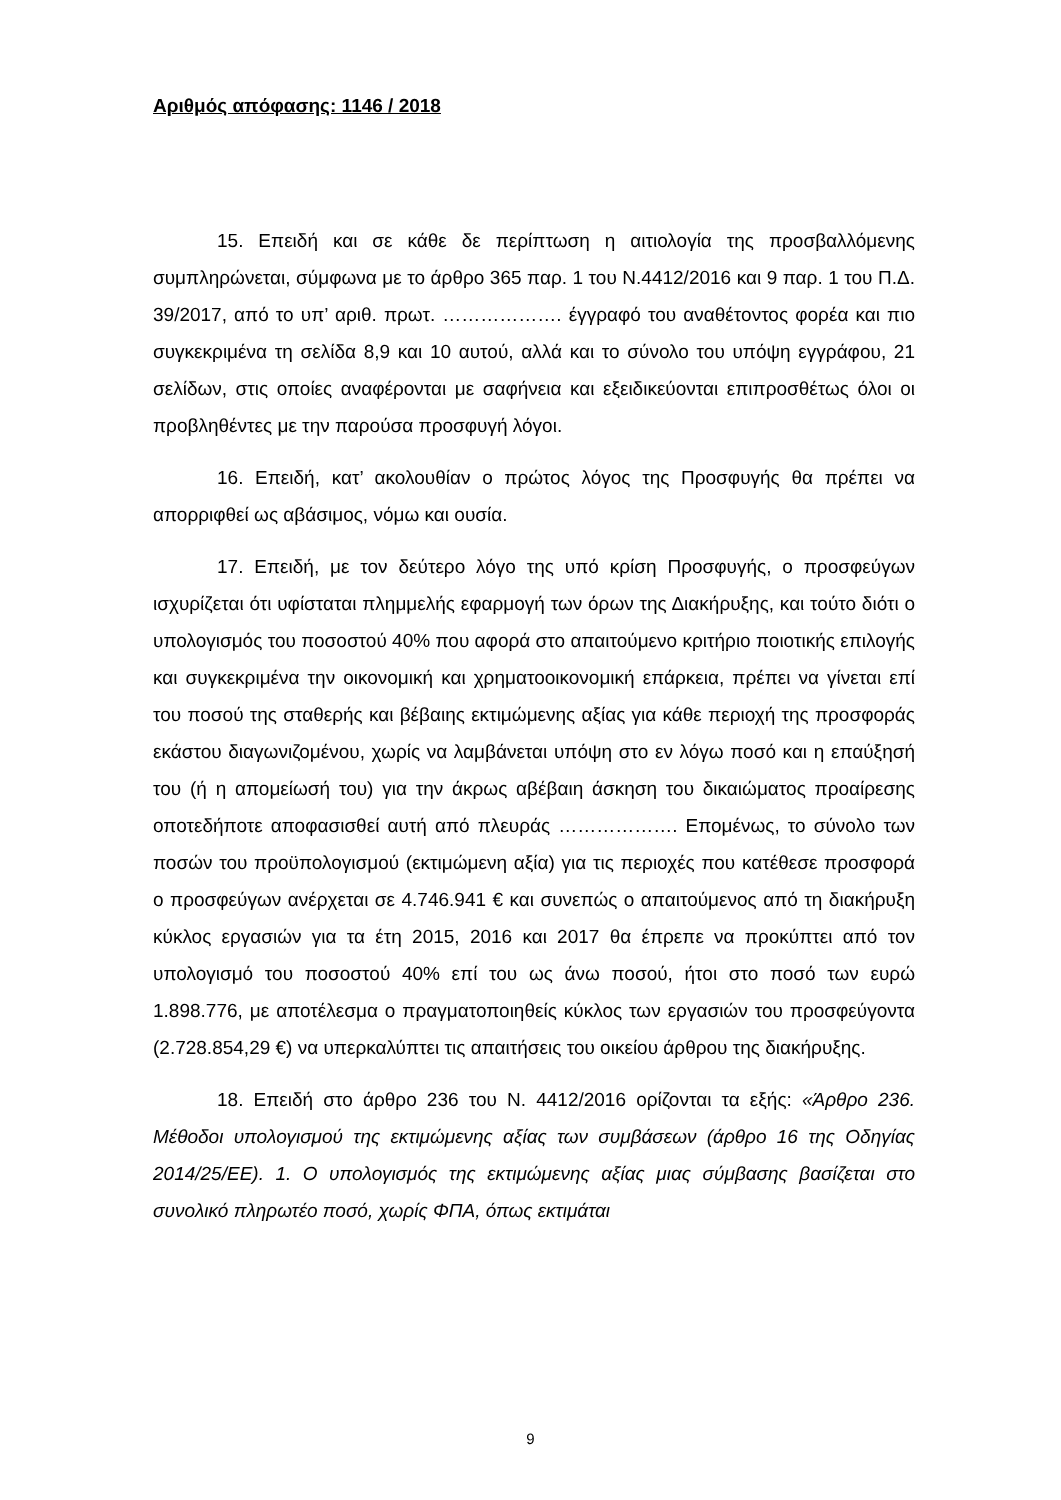Αριθμός απόφασης: 1146 / 2018
15. Επειδή και σε κάθε δε περίπτωση η αιτιολογία της προσβαλλόμενης συμπληρώνεται, σύμφωνα με το άρθρο 365 παρ. 1 του Ν.4412/2016 και 9 παρ. 1 του Π.Δ. 39/2017, από το υπ’ αριθ. πρωτ. ………………. έγγραφό του αναθέτοντος φορέα και πιο συγκεκριμένα τη σελίδα 8,9 και 10 αυτού, αλλά και το σύνολο του υπόψη εγγράφου, 21 σελίδων, στις οποίες αναφέρονται με σαφήνεια και εξειδικεύονται επιπροσθέτως όλοι οι προβληθέντες με την παρούσα προσφυγή λόγοι.
16. Επειδή, κατ’ ακολουθίαν ο πρώτος λόγος της Προσφυγής θα πρέπει να απορριφθεί ως αβάσιμος, νόμω και ουσία.
17. Επειδή, με τον δεύτερο λόγο της υπό κρίση Προσφυγής, ο προσφεύγων ισχυρίζεται ότι υφίσταται πλημμελής εφαρμογή των όρων της Διακήρυξης, και τούτο διότι ο υπολογισμός του ποσοστού 40% που αφορά στο απαιτούμενο κριτήριο ποιοτικής επιλογής και συγκεκριμένα την οικονομική και χρηματοοικονομική επάρκεια, πρέπει να γίνεται επί του ποσού της σταθερής και βέβαιης εκτιμώμενης αξίας για κάθε περιοχή της προσφοράς εκάστου διαγωνιζομένου, χωρίς να λαμβάνεται υπόψη στο εν λόγω ποσό και η επαύξησή του (ή η απομείωσή του) για την άκρως αβέβαιη άσκηση του δικαιώματος προαίρεσης οποτεδήποτε αποφασισθεί αυτή από πλευράς ………………. Επομένως, το σύνολο των ποσών του προϋπολογισμού (εκτιμώμενη αξία) για τις περιοχές που κατέθεσε προσφορά ο προσφεύγων ανέρχεται σε 4.746.941 € και συνεπώς ο απαιτούμενος από τη διακήρυξη κύκλος εργασιών για τα έτη 2015, 2016 και 2017 θα έπρεπε να προκύπτει από τον υπολογισμό του ποσοστού 40% επί του ως άνω ποσού, ήτοι στο ποσό των ευρώ 1.898.776, με αποτέλεσμα ο πραγματοποιηθείς κύκλος των εργασιών του προσφεύγοντα (2.728.854,29 €) να υπερκαλύπτει τις απαιτήσεις του οικείου άρθρου της διακήρυξης.
18. Επειδή στο άρθρο 236 του Ν. 4412/2016 ορίζονται τα εξής: «Άρθρο 236. Μέθοδοι υπολογισμού της εκτιμώμενης αξίας των συμβάσεων (άρθρο 16 της Οδηγίας 2014/25/ΕΕ). 1. Ο υπολογισμός της εκτιμώμενης αξίας μιας σύμβασης βασίζεται στο συνολικό πληρωτέο ποσό, χωρίς ΦΠΑ, όπως εκτιμάται
9